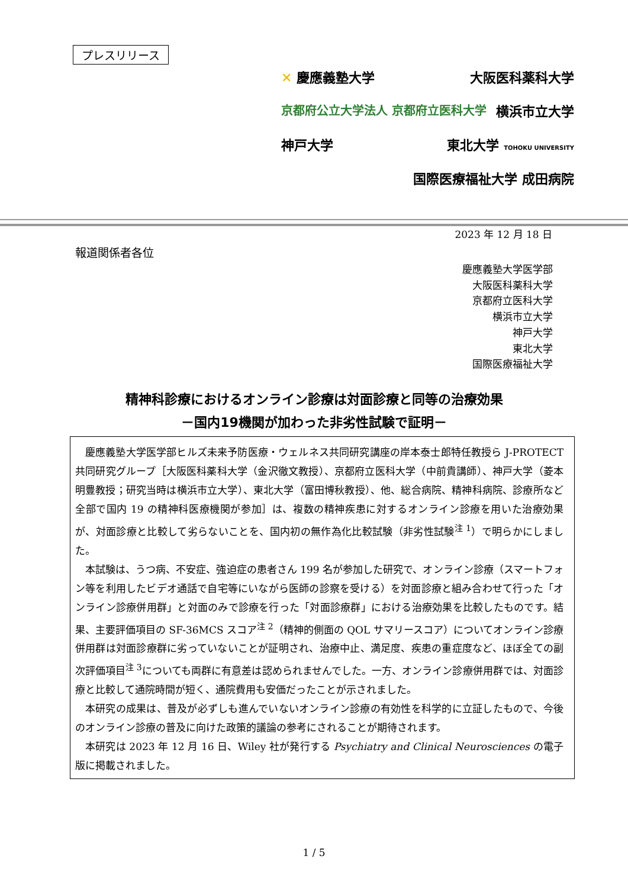プレスリリース
✕ 慶應義塾大学 大阪医科薬科大学
京都府公立大学法人 京都府立医科大学 横浜市立大学
神戸大学 東北大学 TOHOKU UNIVERSITY
国際医療福祉大学 成田病院
2023 年 12 月 18 日
報道関係者各位
慶應義塾大学医学部
大阪医科薬科大学
京都府立医科大学
横浜市立大学
神戸大学
東北大学
国際医療福祉大学
精神科診療におけるオンライン診療は対面診療と同等の治療効果
－国内19機関が加わった非劣性試験で証明－
慶應義塾大学医学部ヒルズ未来予防医療・ウェルネス共同研究講座の岸本泰士郎特任教授ら J-PROTECT 共同研究グループ［大阪医科薬科大学（金沢徹文教授）、京都府立医科大学（中前貴講師）、神戸大学（菱本明豊教授；研究当時は横浜市立大学）、東北大学（富田博秋教授）、他、総合病院、精神科病院、診療所など全部で国内 19 の精神科医療機関が参加］は、複数の精神疾患に対するオンライン診療を用いた治療効果が、対面診療と比較して劣らないことを、国内初の無作為化比較試験（非劣性試験<sup>注 1</sup>）で明らかにしました。
本試験は、うつ病、不安症、強迫症の患者さん 199 名が参加した研究で、オンライン診療（スマートフォン等を利用したビデオ通話で自宅等にいながら医師の診察を受ける）を対面診療と組み合わせて行った「オンライン診療併用群」と対面のみで診療を行った「対面診療群」における治療効果を比較したものです。結果、主要評価項目の SF-36MCS スコア<sup>注 2</sup>（精神的側面の QOL サマリースコア）についてオンライン診療併用群は対面診療群に劣っていないことが証明され、治療中止、満足度、疾患の重症度など、ほぼ全ての副次評価項目<sup>注 3</sup>についても両群に有意差は認められませんでした。一方、オンライン診療併用群では、対面診療と比較して通院時間が短く、通院費用も安価だったことが示されました。
本研究の成果は、普及が必ずしも進んでいないオンライン診療の有効性を科学的に立証したもので、今後のオンライン診療の普及に向けた政策的議論の参考にされることが期待されます。
本研究は 2023 年 12 月 16 日、Wiley 社が発行する Psychiatry and Clinical Neurosciences の電子版に掲載されました。
1 / 5